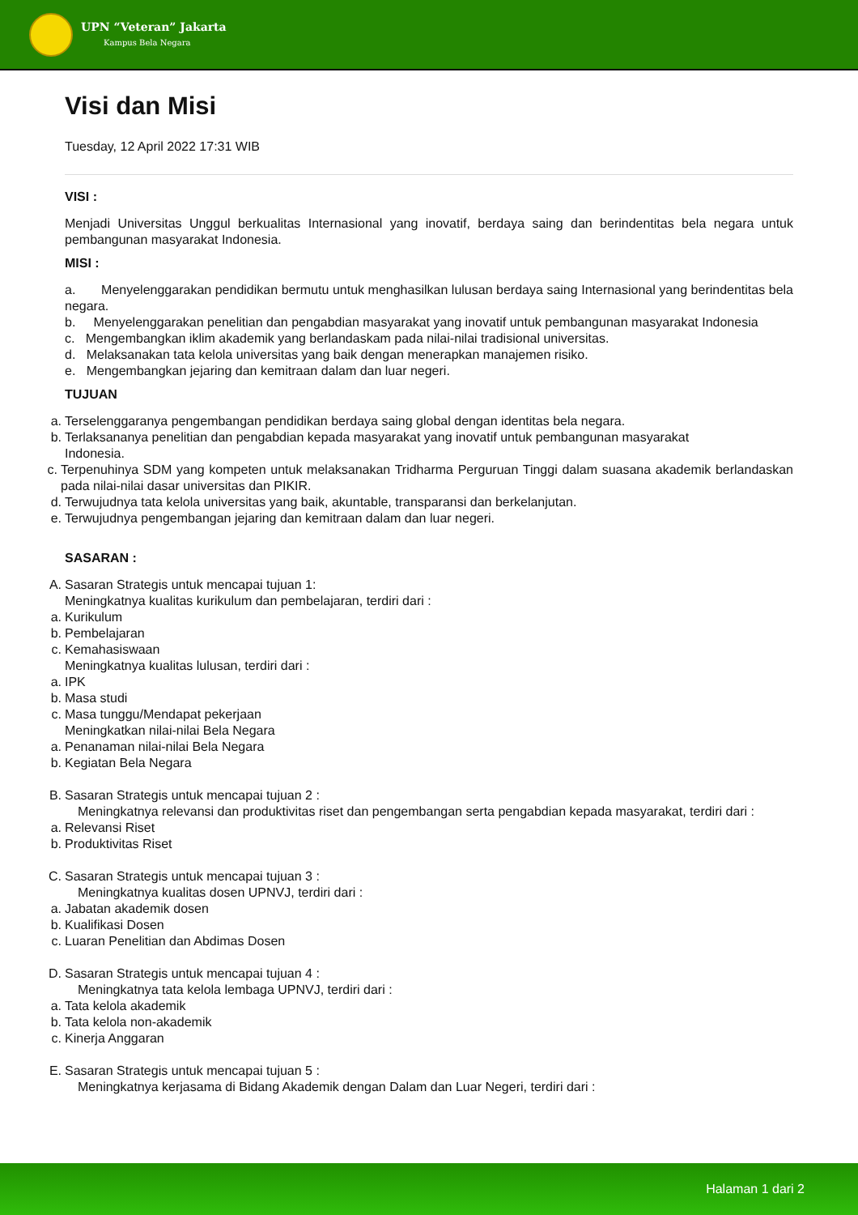UPN “Veteran” Jakarta
Kampus Bela Negara
Visi dan Misi
Tuesday, 12 April 2022 17:31 WIB
VISI :
Menjadi Universitas Unggul berkualitas Internasional yang inovatif, berdaya saing dan berindentitas bela negara untuk pembangunan masyarakat Indonesia.
MISI :
a. Menyelenggarakan pendidikan bermutu untuk menghasilkan lulusan berdaya saing Internasional yang berindentitas bela negara.
b. Menyelenggarakan penelitian dan pengabdian masyarakat yang inovatif untuk pembangunan masyarakat Indonesia
c. Mengembangkan iklim akademik yang berlandaskam pada nilai-nilai tradisional universitas.
d. Melaksanakan tata kelola universitas yang baik dengan menerapkan manajemen risiko.
e. Mengembangkan jejaring dan kemitraan dalam dan luar negeri.
TUJUAN
a. Terselenggaranya pengembangan pendidikan berdaya saing global dengan identitas bela negara.
b. Terlaksananya penelitian dan pengabdian kepada masyarakat yang inovatif untuk pembangunan masyarakat
Indonesia.
c. Terpenuhinya SDM yang kompeten untuk melaksanakan Tridharma Perguruan Tinggi dalam suasana akademik berlandaskan pada nilai-nilai dasar universitas dan PIKIR.
d. Terwujudnya tata kelola universitas yang baik, akuntable, transparansi dan berkelanjutan.
e. Terwujudnya pengembangan jejaring dan kemitraan dalam dan luar negeri.
SASARAN :
A. Sasaran Strategis untuk mencapai tujuan 1:
Meningkatnya kualitas kurikulum dan pembelajaran, terdiri dari :
a. Kurikulum
b. Pembelajaran
c. Kemahasiswaan
Meningkatnya kualitas lulusan, terdiri dari :
a. IPK
b. Masa studi
c. Masa tunggu/Mendapat pekerjaan
Meningkatkan nilai-nilai Bela Negara
a. Penanaman nilai-nilai Bela Negara
b. Kegiatan Bela Negara
B. Sasaran Strategis untuk mencapai tujuan 2 :
Meningkatnya relevansi dan produktivitas riset dan pengembangan serta pengabdian kepada masyarakat, terdiri dari :
a. Relevansi Riset
b. Produktivitas Riset
C. Sasaran Strategis untuk mencapai tujuan 3 :
Meningkatnya kualitas dosen UPNVJ, terdiri dari :
a. Jabatan akademik dosen
b. Kualifikasi Dosen
c. Luaran Penelitian dan Abdimas Dosen
D. Sasaran Strategis untuk mencapai tujuan 4 :
Meningkatnya tata kelola lembaga UPNVJ, terdiri dari :
a. Tata kelola akademik
b. Tata kelola non-akademik
c. Kinerja Anggaran
E. Sasaran Strategis untuk mencapai tujuan 5 :
Meningkatnya kerjasama di Bidang Akademik dengan Dalam dan Luar Negeri, terdiri dari :
Halaman 1 dari 2